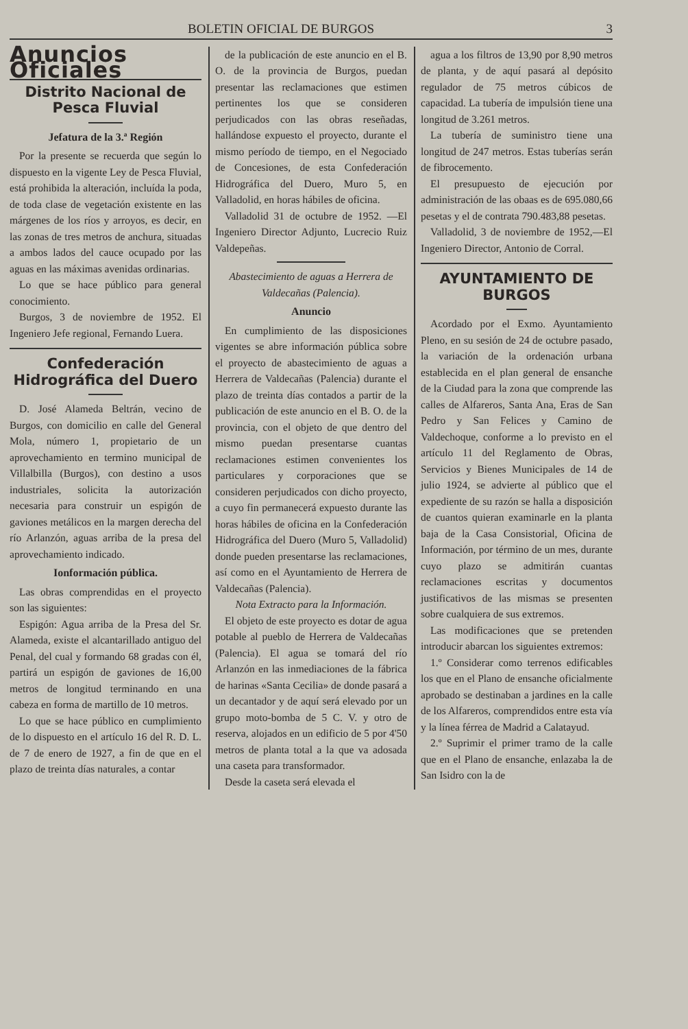BOLETIN OFICIAL DE BURGOS 3
Anuncios Oficiales
Distrito Nacional de Pesca Fluvial
Jefatura de la 3.ª Región
Por la presente se recuerda que según lo dispuesto en la vigente Ley de Pesca Fluvial, está prohibida la alteración, incluída la poda, de toda clase de vegetación existente en las márgenes de los ríos y arroyos, es decir, en las zonas de tres metros de anchura, situadas a ambos lados del cauce ocupado por las aguas en las máximas avenidas ordinarias.
Lo que se hace público para general conocimiento.
Burgos, 3 de noviembre de 1952. El Ingeniero Jefe regional, Fernando Luera.
Confederación Hidrográfica del Duero
D. José Alameda Beltrán, vecino de Burgos, con domicilio en calle del General Mola, número 1, propietario de un aprovechamiento en termino municipal de Villalbilla (Burgos), con destino a usos industriales, solicita la autorización necesaria para construir un espigón de gaviones metálicos en la margen derecha del río Arlanzón, aguas arriba de la presa del aprovechamiento indicado.
Ionformación pública.
Las obras comprendidas en el proyecto son las siguientes:
Espigón: Agua arriba de la Presa del Sr. Alameda, existe el alcantarillado antiguo del Penal, del cual y formando 68 gradas con él, partirá un espigón de gaviones de 16,00 metros de longitud terminando en una cabeza en forma de martillo de 10 metros.
Lo que se hace público en cumplimiento de lo dispuesto en el artículo 16 del R. D. L. de 7 de enero de 1927, a fin de que en el plazo de treinta días naturales, a contar
de la publicación de este anuncio en el B. O. de la provincia de Burgos, puedan presentar las reclamaciones que estimen pertinentes los que se consideren perjudicados con las obras reseñadas, hallándose expuesto el proyecto, durante el mismo período de tiempo, en el Negociado de Concesiones, de esta Confederación Hidrográfica del Duero, Muro 5, en Valladolid, en horas hábiles de oficina.
Valladolid 31 de octubre de 1952. —El Ingeniero Director Adjunto, Lucrecio Ruiz Valdepeñas.
Abastecimiento de aguas a Herrera de Valdecañas (Palencia).
Anuncio
En cumplimiento de las disposiciones vigentes se abre información pública sobre el proyecto de abastecimiento de aguas a Herrera de Valdecañas (Palencia) durante el plazo de treinta días contados a partir de la publicación de este anuncio en el B. O. de la provincia, con el objeto de que dentro del mismo puedan presentarse cuantas reclamaciones estimen convenientes los particulares y corporaciones que se consideren perjudicados con dicho proyecto, a cuyo fin permanecerá expuesto durante las horas hábiles de oficina en la Confederación Hidrográfica del Duero (Muro 5, Valladolid) donde pueden presentarse las reclamaciones, así como en el Ayuntamiento de Herrera de Valdecañas (Palencia).
Nota Extracto para la Información.
El objeto de este proyecto es dotar de agua potable al pueblo de Herrera de Valdecañas (Palencia). El agua se tomará del río Arlanzón en las inmediaciones de la fábrica de harinas «Santa Cecilia» de donde pasará a un decantador y de aquí será elevado por un grupo moto-bomba de 5 C. V. y otro de reserva, alojados en un edificio de 5 por 4'50 metros de planta total a la que va adosada una caseta para transformador.
Desde la caseta será elevada el
agua a los filtros de 13,90 por 8,90 metros de planta, y de aquí pasará al depósito regulador de 75 metros cúbicos de capacidad. La tubería de impulsión tiene una longitud de 3.261 metros.
La tubería de suministro tiene una longitud de 247 metros. Estas tuberías serán de fibrocemento.
El presupuesto de ejecución por administración de las obaas es de 695.080,66 pesetas y el de contrata 790.483,88 pesetas.
Valladolid, 3 de noviembre de 1952,—El Ingeniero Director, Antonio de Corral.
AYUNTAMIENTO DE BURGOS
Acordado por el Exmo. Ayuntamiento Pleno, en su sesión de 24 de octubre pasado, la variación de la ordenación urbana establecida en el plan general de ensanche de la Ciudad para la zona que comprende las calles de Alfareros, Santa Ana, Eras de San Pedro y San Felices y Camino de Valdechoque, conforme a lo previsto en el artículo 11 del Reglamento de Obras, Servicios y Bienes Municipales de 14 de julio 1924, se advierte al público que el expediente de su razón se halla a disposición de cuantos quieran examinarle en la planta baja de la Casa Consistorial, Oficina de Información, por término de un mes, durante cuyo plazo se admitirán cuantas reclamaciones escritas y documentos justificativos de las mismas se presenten sobre cualquiera de sus extremos.
Las modificaciones que se pretenden introducir abarcan los siguientes extremos:
1.º Considerar como terrenos edificables los que en el Plano de ensanche oficialmente aprobado se destinaban a jardines en la calle de los Alfareros, comprendidos entre esta vía y la línea férrea de Madrid a Calatayud.
2.º Suprimir el primer tramo de la calle que en el Plano de ensanche, enlazaba la de San Isidro con la de